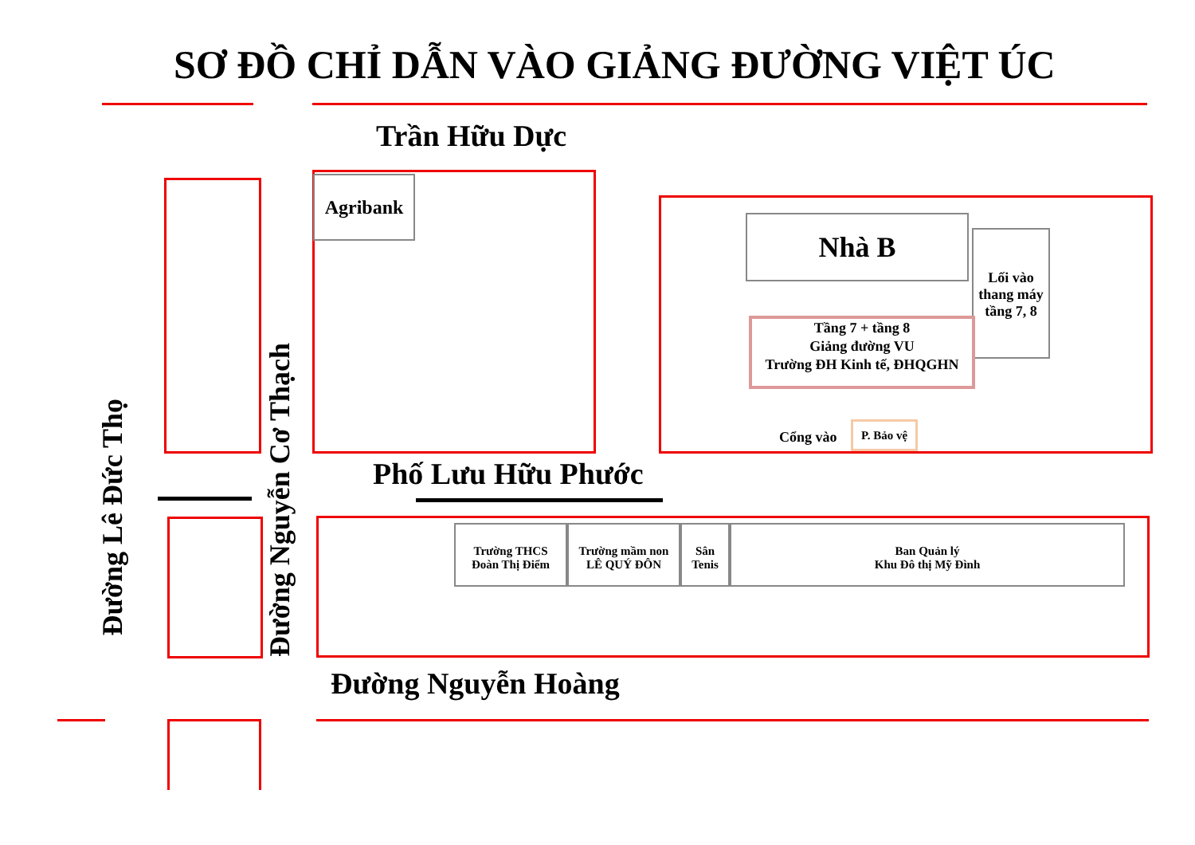SƠ ĐỒ CHỈ DẪN VÀO GIẢNG ĐƯỜNG VIỆT ÚC
Trần Hữu Dực
Agribank
Nhà B
Lối vào thang máy tầng 7, 8
Tầng 7 + tầng 8
Giảng đường VU
Trường ĐH Kinh tế, ĐHQGHN
Cổng vào
P. Bảo vệ
Phố Lưu Hữu Phước
Đường Lê Đức Thọ
Đường Nguyễn Cơ Thạch
Trường THCS
Đoàn Thị Điểm
Trường mầm non
LÊ QUÝ ĐÔN
Sân
Tenis
Ban Quản lý
Khu Đô thị Mỹ Đình
Đường Nguyễn Hoàng